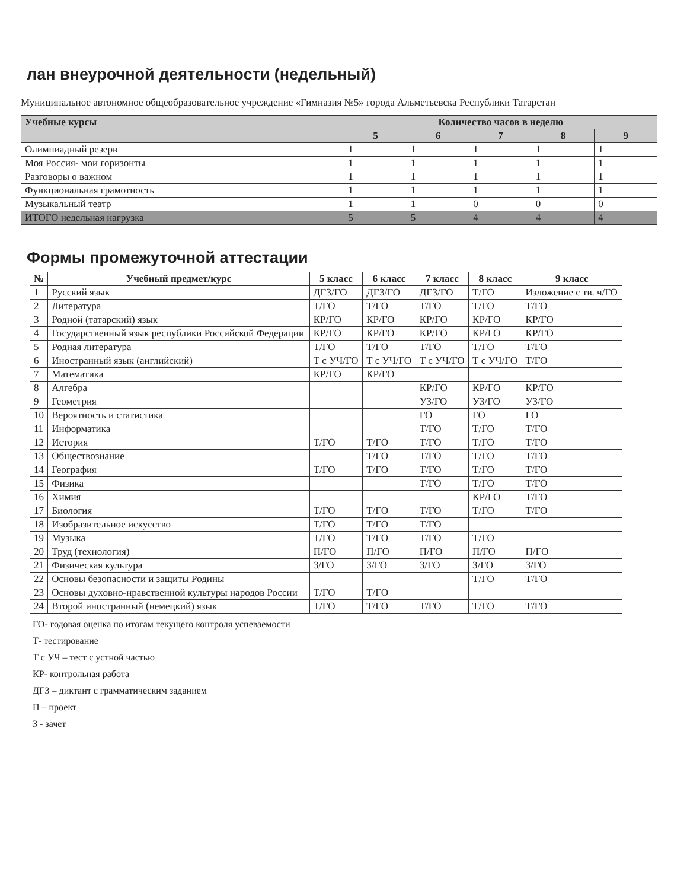лан внеурочной деятельности (недельный)
Муниципальное автономное общеобразовательное учреждение «Гимназия №5» города Альметьевска Республики Татарстан
| Учебные курсы | Количество часов в неделю | | | | |
| --- | --- | --- | --- | --- | --- |
| | 5 | 6 | 7 | 8 | 9 |
| Олимпиадный резерв | 1 | 1 | 1 | 1 | 1 |
| Моя Россия- мои горизонты | 1 | 1 | 1 | 1 | 1 |
| Разговоры о важном | 1 | 1 | 1 | 1 | 1 |
| Функциональная грамотность | 1 | 1 | 1 | 1 | 1 |
| Музыкальный театр | 1 | 1 | 0 | 0 | 0 |
| ИТОГО недельная нагрузка | 5 | 5 | 4 | 4 | 4 |
Формы промежуточной аттестации
| № | Учебный предмет/курс | 5 класс | 6 класс | 7 класс | 8 класс | 9 класс |
| --- | --- | --- | --- | --- | --- | --- |
| 1 | Русский язык | ДГЗ/ГО | ДГЗ/ГО | ДГЗ/ГО | Т/ГО | Изложение с тв. ч/ГО |
| 2 | Литература | Т/ГО | Т/ГО | Т/ГО | Т/ГО | Т/ГО |
| 3 | Родной (татарский) язык | КР/ГО | КР/ГО | КР/ГО | КР/ГО | КР/ГО |
| 4 | Государственный язык республики Российской Федерации | КР/ГО | КР/ГО | КР/ГО | КР/ГО | КР/ГО |
| 5 | Родная литература | Т/ГО | Т/ГО | Т/ГО | Т/ГО | Т/ГО |
| 6 | Иностранный язык (английский) | Т с УЧ/ГО | Т с УЧ/ГО | Т с УЧ/ГО | Т с УЧ/ГО | Т/ГО |
| 7 | Математика | КР/ГО | КР/ГО | | | |
| 8 | Алгебра | | | КР/ГО | КР/ГО | КР/ГО |
| 9 | Геометрия | | | УЗ/ГО | УЗ/ГО | УЗ/ГО |
| 10 | Вероятность и статистика | | | ГО | ГО | ГО |
| 11 | Информатика | | | Т/ГО | Т/ГО | Т/ГО |
| 12 | История | Т/ГО | Т/ГО | Т/ГО | Т/ГО | Т/ГО |
| 13 | Обществознание | | Т/ГО | Т/ГО | Т/ГО | Т/ГО |
| 14 | География | Т/ГО | Т/ГО | Т/ГО | Т/ГО | Т/ГО |
| 15 | Физика | | | Т/ГО | Т/ГО | Т/ГО |
| 16 | Химия | | | | КР/ГО | Т/ГО |
| 17 | Биология | Т/ГО | Т/ГО | Т/ГО | Т/ГО | Т/ГО |
| 18 | Изобразительное искусство | Т/ГО | Т/ГО | Т/ГО | | |
| 19 | Музыка | Т/ГО | Т/ГО | Т/ГО | Т/ГО | |
| 20 | Труд (технология) | П/ГО | П/ГО | П/ГО | П/ГО | П/ГО |
| 21 | Физическая культура | З/ГО | З/ГО | З/ГО | З/ГО | З/ГО |
| 22 | Основы безопасности и защиты Родины | | | | Т/ГО | Т/ГО |
| 23 | Основы духовно-нравственной культуры народов России | Т/ГО | Т/ГО | | | |
| 24 | Второй иностранный (немецкий) язык | Т/ГО | Т/ГО | Т/ГО | Т/ГО | Т/ГО |
ГО- годовая оценка по итогам текущего контроля успеваемости
Т- тестирование
Т с УЧ – тест с устной частью
КР- контрольная работа
ДГЗ – диктант с грамматическим заданием
П – проект
З - зачет